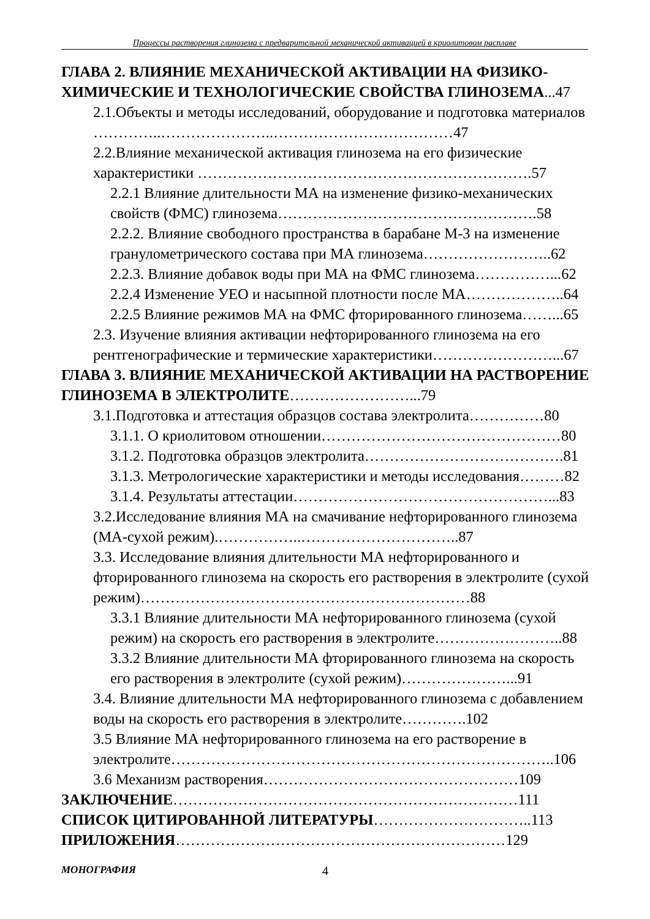Процессы растворения глинозема с предварительной механической активацией в криолитовом расплаве
ГЛАВА 2. ВЛИЯНИЕ МЕХАНИЧЕСКОЙ АКТИВАЦИИ НА ФИЗИКО-ХИМИЧЕСКИЕ И ТЕХНОЛОГИЧЕСКИЕ СВОЙСТВА ГЛИНОЗЕМА...47
2.1.Объекты и методы исследований, оборудование и подготовка материалов …………..…………………..………………………………47
2.2.Влияние механической активация глинозема на его физические характеристики ………………………………………………………….57
2.2.1 Влияние длительности МА на изменение физико-механических свойств (ФМС) глинозема…………………………………………….58
2.2.2. Влияние свободного пространства в барабане М-3 на изменение гранулометрического состава при МА глинозема……………………..62
2.2.3. Влияние добавок воды при МА на ФМС глинозема……………...62
2.2.4 Изменение УЕО и насыпной плотности после МА………………..64
2.2.5 Влияние режимов МА на ФМС фторированного глинозема……...65
2.3. Изучение влияния активации нефторированного глинозема на его рентгенографические и термические характеристики……………………...67
ГЛАВА 3. ВЛИЯНИЕ МЕХАНИЧЕСКОЙ АКТИВАЦИИ НА РАСТВОРЕНИЕ ГЛИНОЗЕМА В ЭЛЕКТРОЛИТЕ……………………...79
3.1.Подготовка и аттестация образцов состава электролита……………80
3.1.1. О криолитовом отношении…………………………………………80
3.1.2. Подготовка образцов электролита………………………………….81
3.1.3. Метрологические характеристики и методы исследования………82
3.1.4. Результаты аттестации……………………………………………...83
3.2.Исследование влияния МА на смачивание нефторированного глинозема (МА-сухой режим).……………..…………………………..87
3.3. Исследование влияния длительности МА нефторированного и фторированного глинозема на скорость его растворения в электролите (сухой режим)…………………………………………………………88
3.3.1 Влияние длительности МА нефторированного глинозема (сухой режим) на скорость его растворения в электролите……………………..88
3.3.2 Влияние длительности МА фторированного глинозема на скорость его растворения в электролите (сухой режим)…………………...91
3.4. Влияние длительности МА нефторированного глинозема с добавлением воды на скорость его растворения в электролите………….102
3.5 Влияние МА нефторированного глинозема на его растворение в электролите…………………………………………………………………..106
3.6 Механизм растворения……………………………………………109
ЗАКЛЮЧЕНИЕ……………………………………………………………111
СПИСОК ЦИТИРОВАННОЙ ЛИТЕРАТУРЫ…………………………..113
ПРИЛОЖЕНИЯ…………………………………………………………129
МОНОГРАФИЯ 4